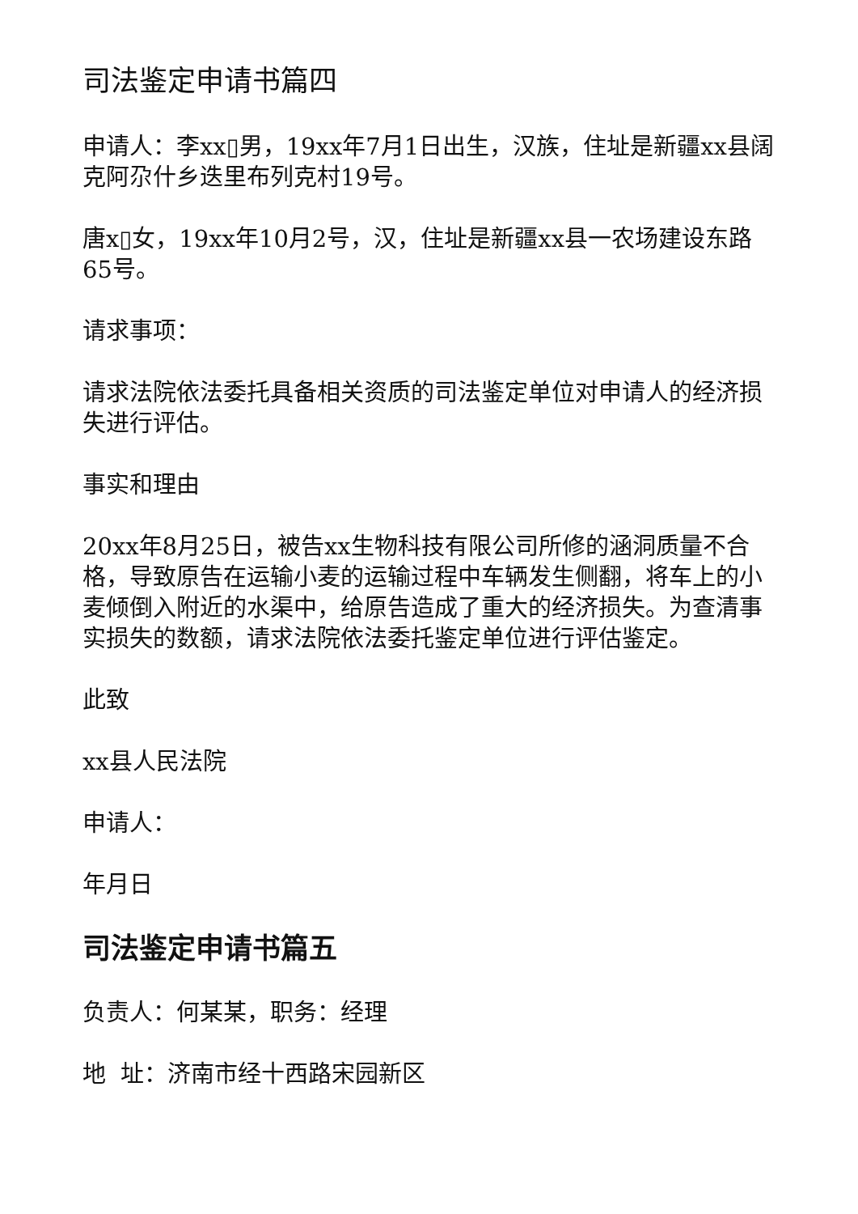司法鉴定申请书篇四
申请人：李xx▯男，19xx年7月1日出生，汉族，住址是新疆xx县阔克阿尕什乡迭里布列克村19号。
唐x▯女，19xx年10月2号，汉，住址是新疆xx县一农场建设东路65号。
请求事项：
请求法院依法委托具备相关资质的司法鉴定单位对申请人的经济损失进行评估。
事实和理由
20xx年8月25日，被告xx生物科技有限公司所修的涵洞质量不合格，导致原告在运输小麦的运输过程中车辆发生侧翻，将车上的小麦倾倒入附近的水渠中，给原告造成了重大的经济损失。为查清事实损失的数额，请求法院依法委托鉴定单位进行评估鉴定。
此致
xx县人民法院
申请人：
年月日
司法鉴定申请书篇五
负责人：何某某，职务：经理
地 址：济南市经十西路宋园新区